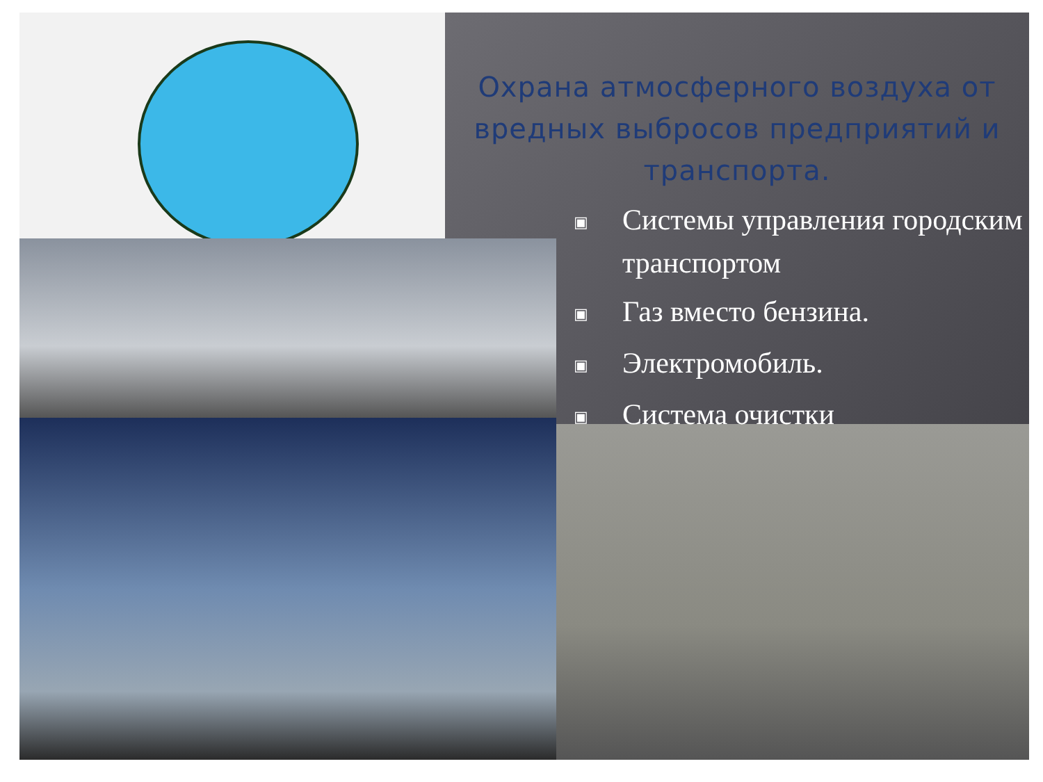Охрана атмосферного воздуха от вредных выбросов предприятий и транспорта.
▣ Системы управления городским транспортом
▣ Газ вместо бензина.
▣ Электромобиль.
▣ Система очистки